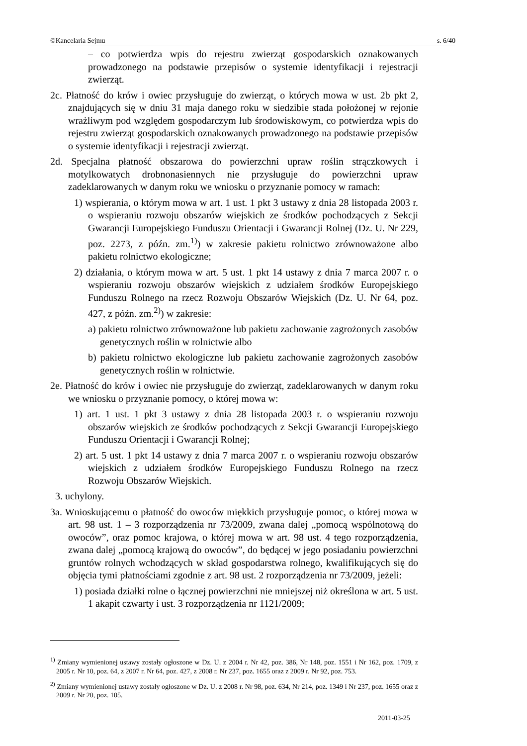©Kancelaria Sejmu s. 6/40
– co potwierdza wpis do rejestru zwierząt gospodarskich oznakowanych prowadzonego na podstawie przepisów o systemie identyfikacji i rejestracji zwierząt.
2c. Płatność do krów i owiec przysługuje do zwierząt, o których mowa w ust. 2b pkt 2, znajdujących się w dniu 31 maja danego roku w siedzibie stada położonej w rejonie wrażliwym pod względem gospodarczym lub środowiskowym, co potwierdza wpis do rejestru zwierząt gospodarskich oznakowanych prowadzonego na podstawie przepisów o systemie identyfikacji i rejestracji zwierząt.
2d. Specjalna płatność obszarowa do powierzchni upraw roślin strączkowych i motylkowatych drobnonasiennych nie przysługuje do powierzchni upraw zadeklarowanych w danym roku we wniosku o przyznanie pomocy w ramach:
1) wspierania, o którym mowa w art. 1 ust. 1 pkt 3 ustawy z dnia 28 listopada 2003 r. o wspieraniu rozwoju obszarów wiejskich ze środków pochodzących z Sekcji Gwarancji Europejskiego Funduszu Orientacji i Gwarancji Rolnej (Dz. U. Nr 229, poz. 2273, z późn. zm.<sup>1)</sup>) w zakresie pakietu rolnictwo zrównoważone albo pakietu rolnictwo ekologiczne;
2) działania, o którym mowa w art. 5 ust. 1 pkt 14 ustawy z dnia 7 marca 2007 r. o wspieraniu rozwoju obszarów wiejskich z udziałem środków Europejskiego Funduszu Rolnego na rzecz Rozwoju Obszarów Wiejskich (Dz. U. Nr 64, poz. 427, z późn. zm.<sup>2)</sup>) w zakresie:
a) pakietu rolnictwo zrównoważone lub pakietu zachowanie zagrożonych zasobów genetycznych roślin w rolnictwie albo
b) pakietu rolnictwo ekologiczne lub pakietu zachowanie zagrożonych zasobów genetycznych roślin w rolnictwie.
2e. Płatność do krów i owiec nie przysługuje do zwierząt, zadeklarowanych w danym roku we wniosku o przyznanie pomocy, o której mowa w:
1) art. 1 ust. 1 pkt 3 ustawy z dnia 28 listopada 2003 r. o wspieraniu rozwoju obszarów wiejskich ze środków pochodzących z Sekcji Gwarancji Europejskiego Funduszu Orientacji i Gwarancji Rolnej;
2) art. 5 ust. 1 pkt 14 ustawy z dnia 7 marca 2007 r. o wspieraniu rozwoju obszarów wiejskich z udziałem środków Europejskiego Funduszu Rolnego na rzecz Rozwoju Obszarów Wiejskich.
3. uchylony.
3a. Wnioskującemu o płatność do owoców miękkich przysługuje pomoc, o której mowa w art. 98 ust. 1 – 3 rozporządzenia nr 73/2009, zwana dalej „pomocą wspólnotową do owoców”, oraz pomoc krajowa, o której mowa w art. 98 ust. 4 tego rozporządzenia, zwana dalej „pomocą krajową do owoców”, do będącej w jego posiadaniu powierzchni gruntów rolnych wchodzących w skład gospodarstwa rolnego, kwalifikujących się do objęcia tymi płatnościami zgodnie z art. 98 ust. 2 rozporządzenia nr 73/2009, jeżeli:
1) posiada działki rolne o łącznej powierzchni nie mniejszej niż określona w art. 5 ust. 1 akapit czwarty i ust. 3 rozporządzenia nr 1121/2009;
<sup>1)</sup> Zmiany wymienionej ustawy zostały ogłoszone w Dz. U. z 2004 r. Nr 42, poz. 386, Nr 148, poz. 1551 i Nr 162, poz. 1709, z 2005 r. Nr 10, poz. 64, z 2007 r. Nr 64, poz. 427, z 2008 r. Nr 237, poz. 1655 oraz z 2009 r. Nr 92, poz. 753.
<sup>2)</sup> Zmiany wymienionej ustawy zostały ogłoszone w Dz. U. z 2008 r. Nr 98, poz. 634, Nr 214, poz. 1349 i Nr 237, poz. 1655 oraz z 2009 r. Nr 20, poz. 105.
2011-03-25